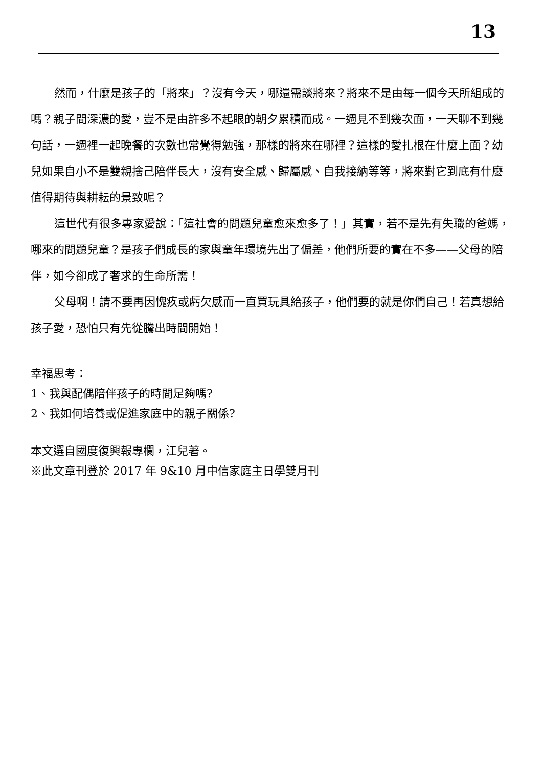13
然而，什麼是孩子的「將來」？沒有今天，哪還需談將來？將來不是由每一個今天所組成的嗎？親子間深濃的愛，豈不是由許多不起眼的朝夕累積而成。一週見不到幾次面，一天聊不到幾句話，一週裡一起晚餐的次數也常覺得勉強，那樣的將來在哪裡？這樣的愛扎根在什麼上面？幼兒如果自小不是雙親捨己陪伴長大，沒有安全感、歸屬感、自我接納等等，將來對它到底有什麼值得期待與耕耘的景致呢？
這世代有很多專家愛說：「這社會的問題兒童愈來愈多了！」其實，若不是先有失職的爸媽，哪來的問題兒童？是孩子們成長的家與童年環境先出了偏差，他們所要的實在不多——父母的陪伴，如今卻成了奢求的生命所需！
父母啊！請不要再因愧疚或虧欠感而一直買玩具給孩子，他們要的就是你們自己！若真想給孩子愛，恐怕只有先從騰出時間開始！
幸福思考：
1、我與配偶陪伴孩子的時間足夠嗎?
2、我如何培養或促進家庭中的親子關係?
本文選自國度復興報專欄，江兒著。
※此文章刊登於 2017 年 9&10 月中信家庭主日學雙月刊